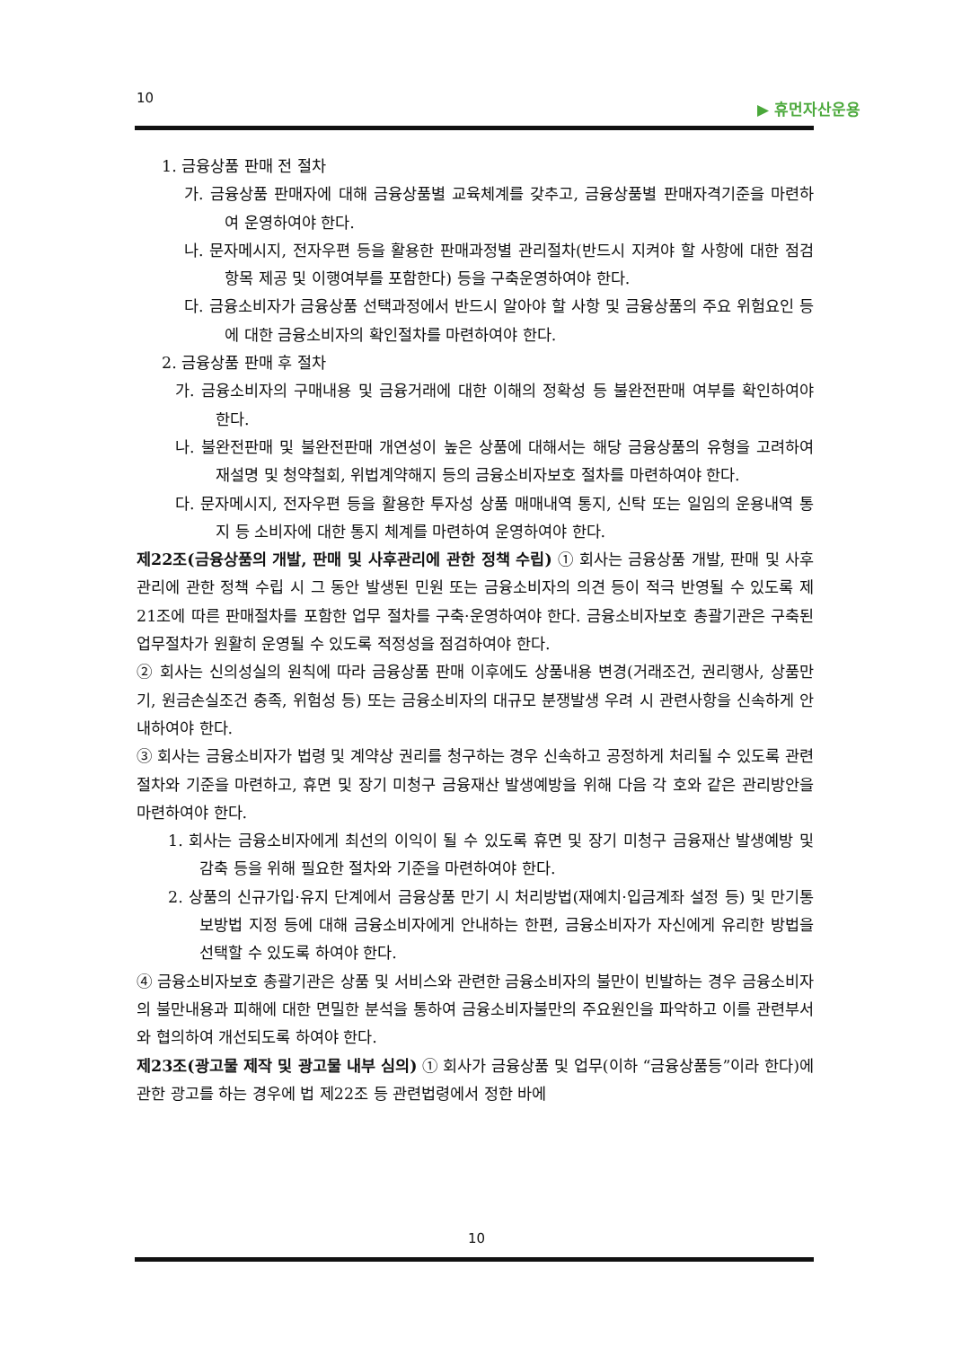10 ▶ 휴먼자산운용
1. 금융상품 판매 전 절차
가. 금융상품 판매자에 대해 금융상품별 교육체계를 갖추고, 금융상품별 판매자격기준을 마련하여 운영하여야 한다.
나. 문자메시지, 전자우편 등을 활용한 판매과정별 관리절차(반드시 지켜야 할 사항에 대한 점검항목 제공 및 이행여부를 포함한다) 등을 구축운영하여야 한다.
다. 금융소비자가 금융상품 선택과정에서 반드시 알아야 할 사항 및 금융상품의 주요 위험요인 등에 대한 금융소비자의 확인절차를 마련하여야 한다.
2. 금융상품 판매 후 절차
가. 금융소비자의 구매내용 및 금융거래에 대한 이해의 정확성 등 불완전판매 여부를 확인하여야 한다.
나. 불완전판매 및 불완전판매 개연성이 높은 상품에 대해서는 해당 금융상품의 유형을 고려하여 재설명 및 청약철회, 위법계약해지 등의 금융소비자보호 절차를 마련하여야 한다.
다. 문자메시지, 전자우편 등을 활용한 투자성 상품 매매내역 통지, 신탁 또는 일임의 운용내역 통지 등 소비자에 대한 통지 체계를 마련하여 운영하여야 한다.
제22조(금융상품의 개발, 판매 및 사후관리에 관한 정책 수립) ① 회사는 금융상품 개발, 판매 및 사후관리에 관한 정책 수립 시 그 동안 발생된 민원 또는 금융소비자의 의견 등이 적극 반영될 수 있도록 제21조에 따른 판매절차를 포함한 업무 절차를 구축·운영하여야 한다. 금융소비자보호 총괄기관은 구축된 업무절차가 원활히 운영될 수 있도록 적정성을 점검하여야 한다.
② 회사는 신의성실의 원칙에 따라 금융상품 판매 이후에도 상품내용 변경(거래조건, 권리행사, 상품만기, 원금손실조건 충족, 위험성 등) 또는 금융소비자의 대규모 분쟁발생 우려 시 관련사항을 신속하게 안내하여야 한다.
③ 회사는 금융소비자가 법령 및 계약상 권리를 청구하는 경우 신속하고 공정하게 처리될 수 있도록 관련 절차와 기준을 마련하고, 휴면 및 장기 미청구 금융재산 발생예방을 위해 다음 각 호와 같은 관리방안을 마련하여야 한다.
1. 회사는 금융소비자에게 최선의 이익이 될 수 있도록 휴면 및 장기 미청구 금융재산 발생예방 및 감축 등을 위해 필요한 절차와 기준을 마련하여야 한다.
2. 상품의 신규가입·유지 단계에서 금융상품 만기 시 처리방법(재예치·입금계좌 설정 등) 및 만기통보방법 지정 등에 대해 금융소비자에게 안내하는 한편, 금융소비자가 자신에게 유리한 방법을 선택할 수 있도록 하여야 한다.
④ 금융소비자보호 총괄기관은 상품 및 서비스와 관련한 금융소비자의 불만이 빈발하는 경우 금융소비자의 불만내용과 피해에 대한 면밀한 분석을 통하여 금융소비자불만의 주요원인을 파악하고 이를 관련부서와 협의하여 개선되도록 하여야 한다.
제23조(광고물 제작 및 광고물 내부 심의) ① 회사가 금융상품 및 업무(이하 “금융상품등”이라 한다)에 관한 광고를 하는 경우에 법 제22조 등 관련법령에서 정한 바에
10